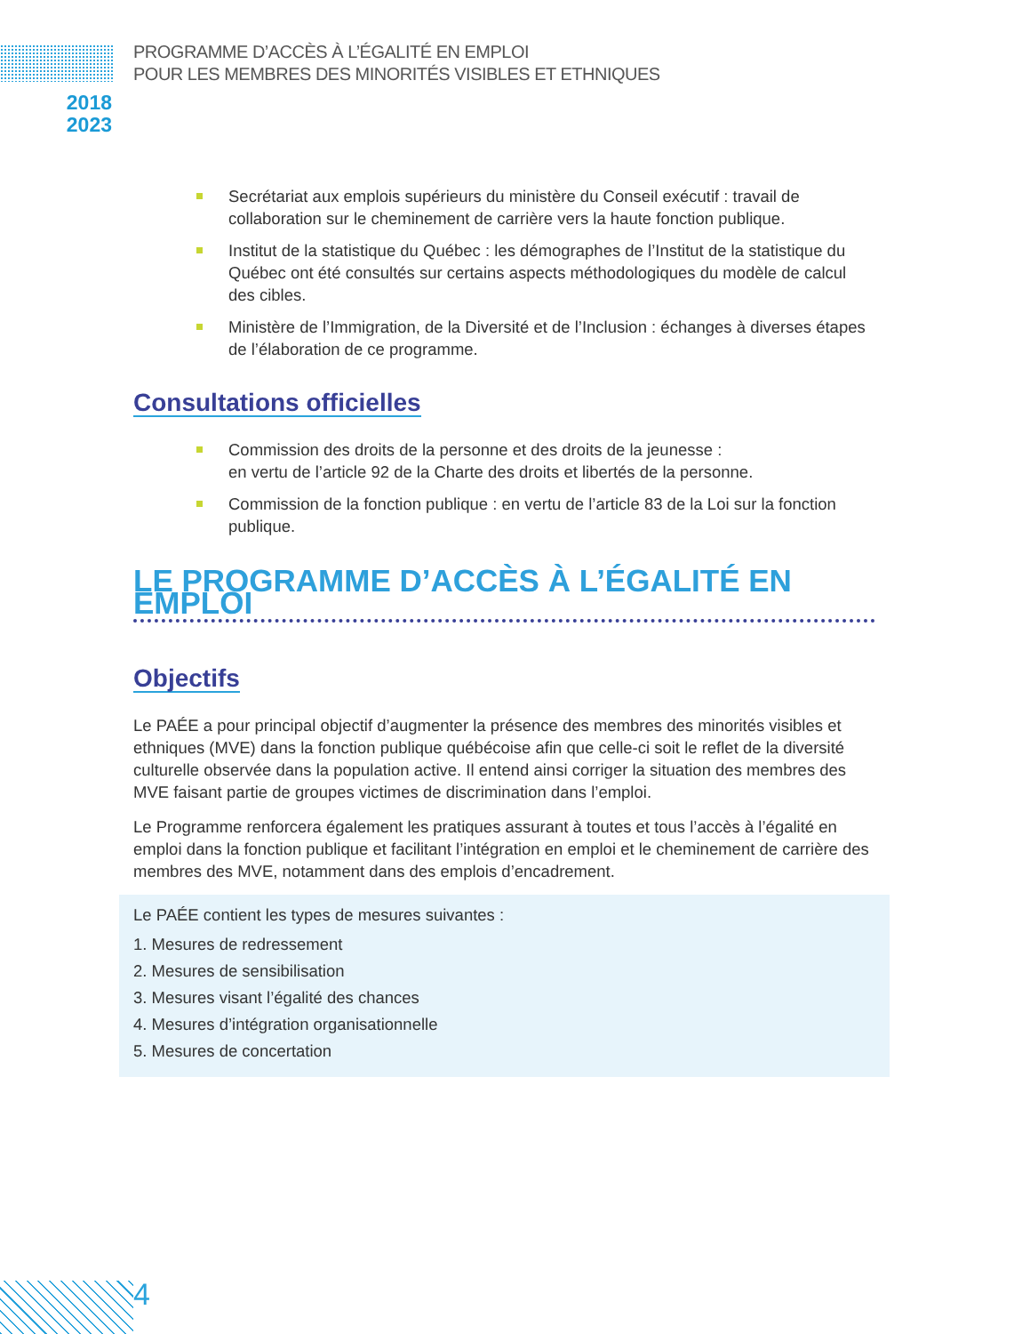PROGRAMME D’ACCÈS À L’ÉGALITÉ EN EMPLOI
POUR LES MEMBRES DES MINORITÉS VISIBLES ET ETHNIQUES
2018
2023
Secrétariat aux emplois supérieurs du ministère du Conseil exécutif : travail de collaboration sur le cheminement de carrière vers la haute fonction publique.
Institut de la statistique du Québec : les démographes de l’Institut de la statistique du Québec ont été consultés sur certains aspects méthodologiques du modèle de calcul des cibles.
Ministère de l’Immigration, de la Diversité et de l’Inclusion : échanges à diverses étapes de l’élaboration de ce programme.
Consultations officielles
Commission des droits de la personne et des droits de la jeunesse :
en vertu de l’article 92 de la Charte des droits et libertés de la personne.
Commission de la fonction publique : en vertu de l’article 83 de la Loi sur la fonction publique.
LE PROGRAMME D’ACCÈS À L’ÉGALITÉ EN EMPLOI
Objectifs
Le PAÉE a pour principal objectif d’augmenter la présence des membres des minorités visibles et ethniques (MVE) dans la fonction publique québécoise afin que celle-ci soit le reflet de la diversité culturelle observée dans la population active. Il entend ainsi corriger la situation des membres des MVE faisant partie de groupes victimes de discrimination dans l’emploi.
Le Programme renforcera également les pratiques assurant à toutes et tous l’accès à l’égalité en emploi dans la fonction publique et facilitant l’intégration en emploi et le cheminement de carrière des membres des MVE, notamment dans des emplois d’encadrement.
Le PAÉE contient les types de mesures suivantes :
1. Mesures de redressement
2. Mesures de sensibilisation
3. Mesures visant l’égalité des chances
4. Mesures d’intégration organisationnelle
5. Mesures de concertation
4